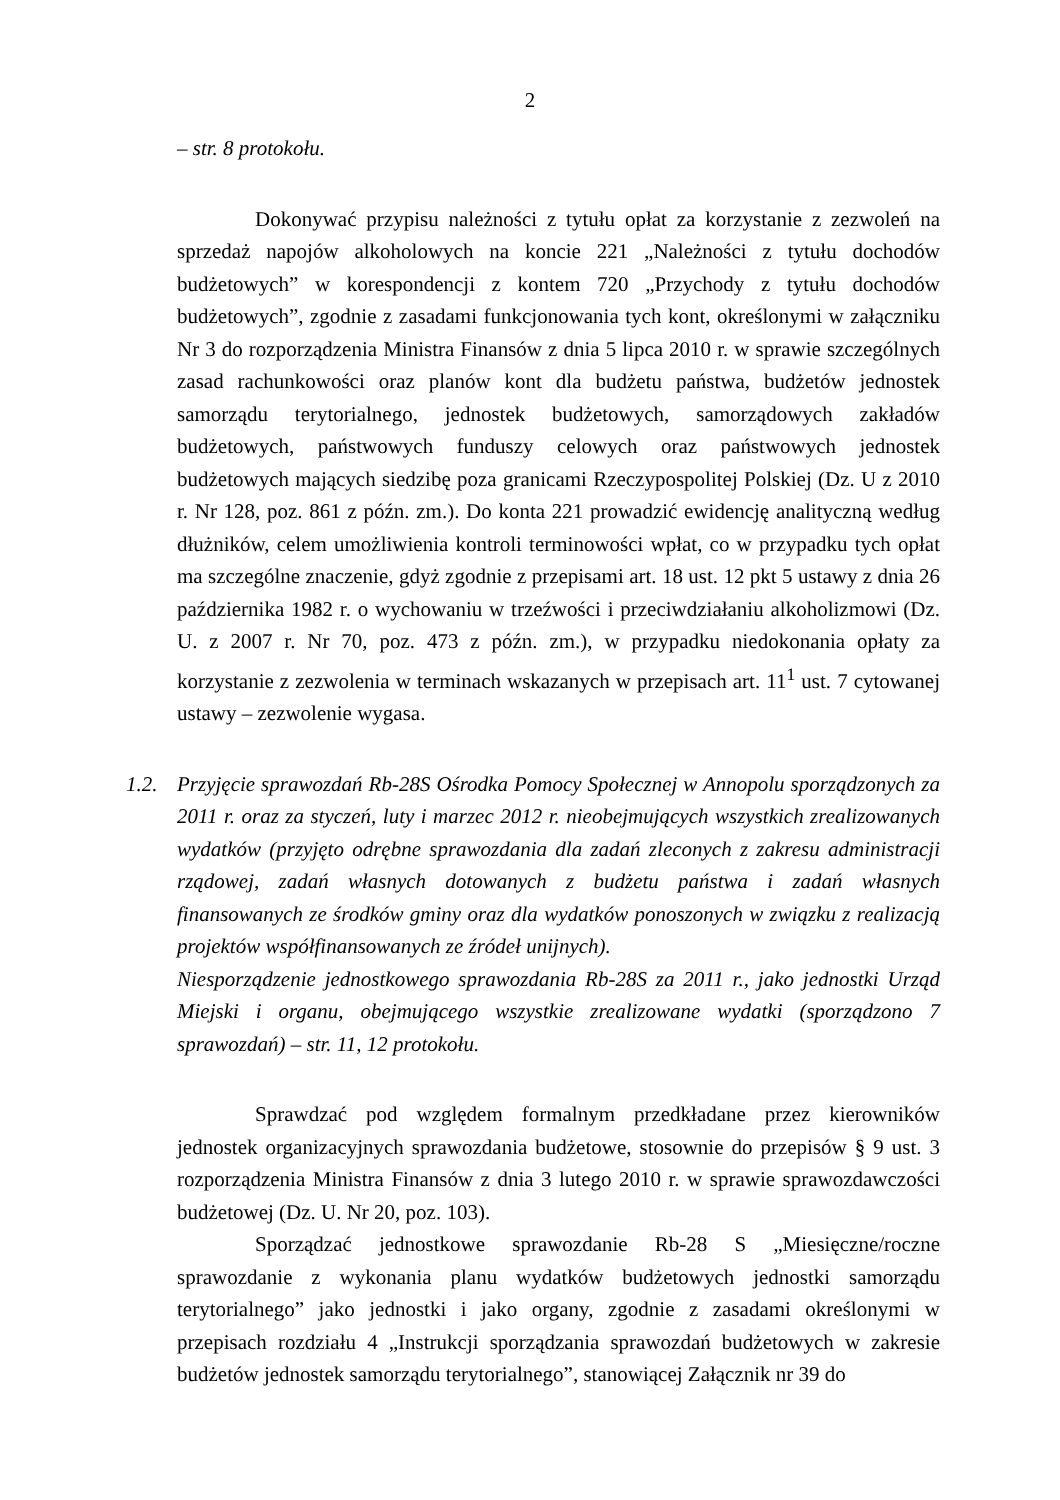2
– str. 8 protokołu.
Dokonywać przypisu należności z tytułu opłat za korzystanie z zezwoleń na sprzedaż napojów alkoholowych na koncie 221 „Należności z tytułu dochodów budżetowych” w korespondencji z kontem 720 „Przychody z tytułu dochodów budżetowych”, zgodnie z zasadami funkcjonowania tych kont, określonymi w załączniku Nr 3 do rozporządzenia Ministra Finansów z dnia 5 lipca 2010 r. w sprawie szczególnych zasad rachunkowości oraz planów kont dla budżetu państwa, budżetów jednostek samorządu terytorialnego, jednostek budżetowych, samorządowych zakładów budżetowych, państwowych funduszy celowych oraz państwowych jednostek budżetowych mających siedzibę poza granicami Rzeczypospolitej Polskiej (Dz. U z 2010 r. Nr 128, poz. 861 z późn. zm.). Do konta 221 prowadzić ewidencję analityczną według dłużników, celem umożliwienia kontroli terminowości wpłat, co w przypadku tych opłat ma szczególne znaczenie, gdyż zgodnie z przepisami art. 18 ust. 12 pkt 5 ustawy z dnia 26 października 1982 r. o wychowaniu w trzeźwości i przeciwdziałaniu alkoholizmowi (Dz. U. z 2007 r. Nr 70, poz. 473 z późn. zm.), w przypadku niedokonania opłaty za korzystanie z zezwolenia w terminach wskazanych w przepisach art. 11<sup>1</sup> ust. 7 cytowanej ustawy – zezwolenie wygasa.
1.2. Przyjęcie sprawozdań Rb-28S Ośrodka Pomocy Społecznej w Annopolu sporządzonych za 2011 r. oraz za styczeń, luty i marzec 2012 r. nieobejmujących wszystkich zrealizowanych wydatków (przyjęto odrębne sprawozdania dla zadań zleconych z zakresu administracji rządowej, zadań własnych dotowanych z budżetu państwa i zadań własnych finansowanych ze środków gminy oraz dla wydatków ponoszonych w związku z realizacją projektów współfinansowanych ze źródeł unijnych).
Niesporządzenie jednostkowego sprawozdania Rb-28S za 2011 r., jako jednostki Urząd Miejski i organu, obejmującego wszystkie zrealizowane wydatki (sporządzono 7 sprawozdań) – str. 11, 12 protokołu.
Sprawdzać pod względem formalnym przedkładane przez kierowników jednostek organizacyjnych sprawozdania budżetowe, stosownie do przepisów § 9 ust. 3 rozporządzenia Ministra Finansów z dnia 3 lutego 2010 r. w sprawie sprawozdawczości budżetowej (Dz. U. Nr 20, poz. 103).
Sporządzać jednostkowe sprawozdanie Rb-28 S „Miesięczne/roczne sprawozdanie z wykonania planu wydatków budżetowych jednostki samorządu terytorialnego” jako jednostki i jako organy, zgodnie z zasadami określonymi w przepisach rozdziału 4 „Instrukcji sporządzania sprawozdań budżetowych w zakresie budżetów jednostek samorządu terytorialnego”, stanowiącej Załącznik nr 39 do